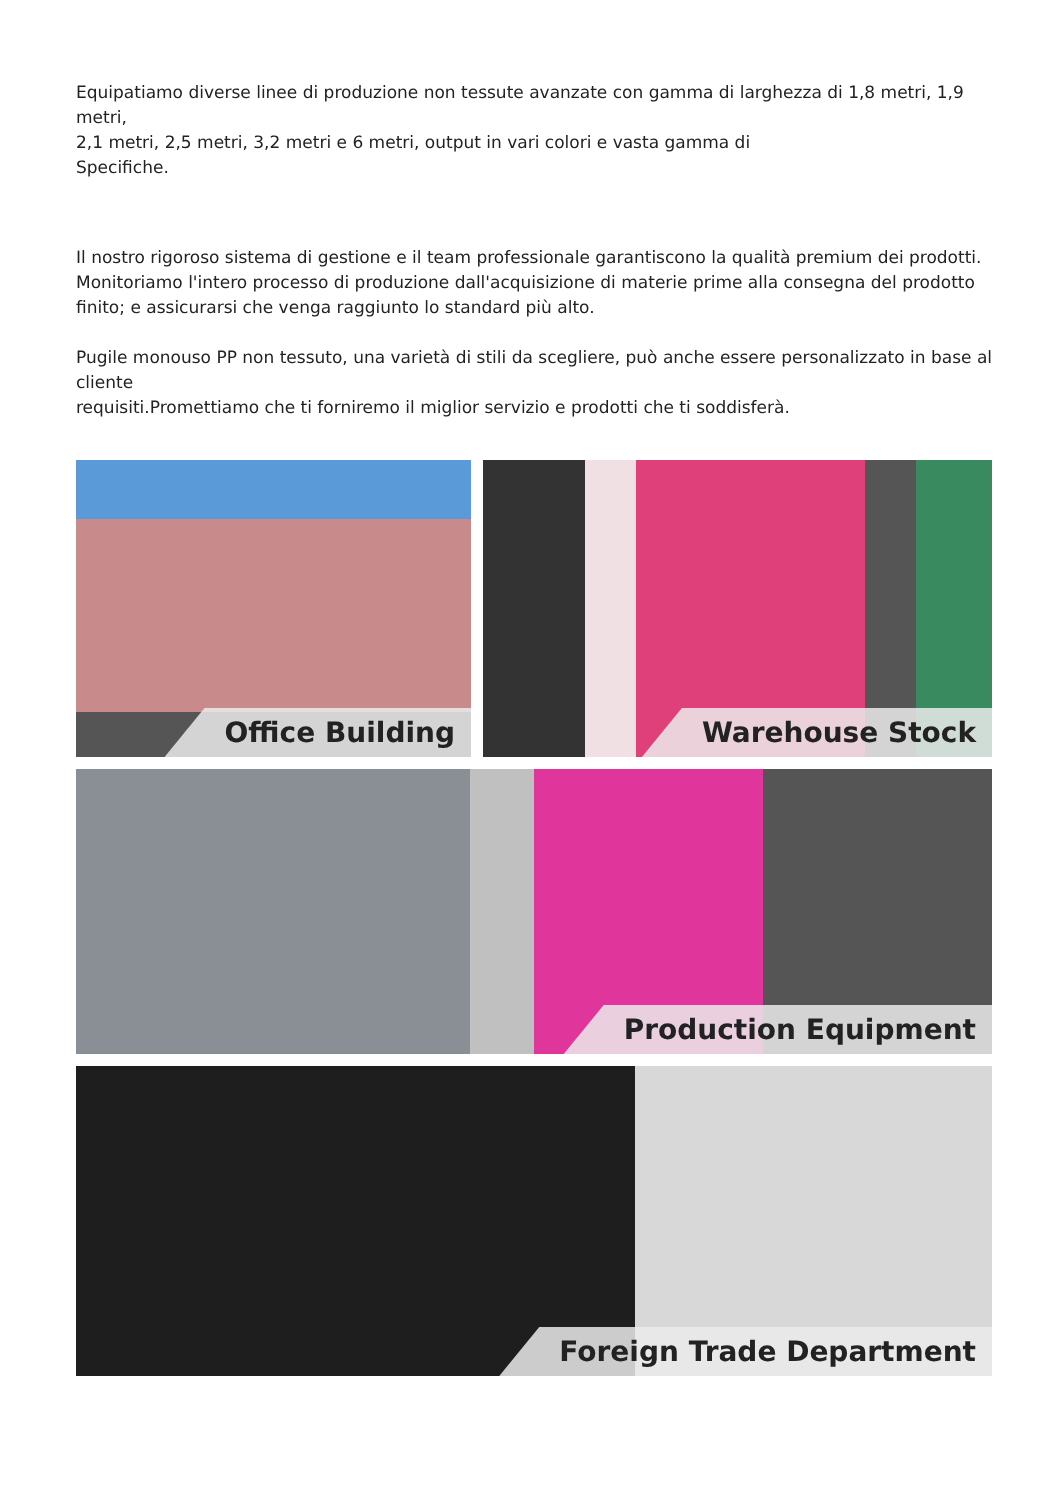Equipatiamo diverse linee di produzione non tessute avanzate con gamma di larghezza di 1,8 metri, 1,9 metri,
2,1 metri, 2,5 metri, 3,2 metri e 6 metri, output in vari colori e vasta gamma di
Specifiche.
Il nostro rigoroso sistema di gestione e il team professionale garantiscono la qualità premium dei prodotti. Monitoriamo l'intero processo di produzione dall'acquisizione di materie prime alla consegna del prodotto finito; e assicurarsi che venga raggiunto lo standard più alto.
Pugile monouso PP non tessuto, una varietà di stili da scegliere, può anche essere personalizzato in base al cliente
requisiti.Promettiamo che ti forniremo il miglior servizio e prodotti che ti soddisferà.
Office Building Warehouse Stock
Production Equipment
Foreign Trade Department